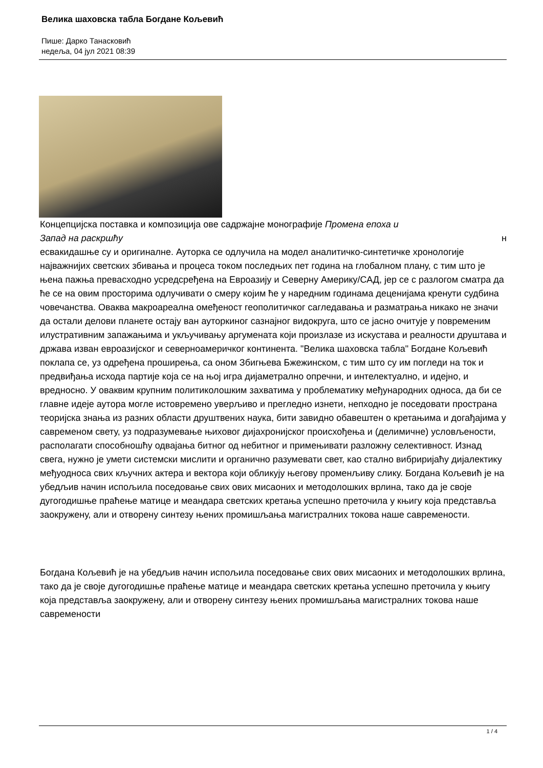Велика шаховска табла Богдане Кољевић
Пише: Дарко Танасковић
недеља, 04 јул 2021 08:39
Концепцијска поставка и композиција ове садржајне монографије Промена епоха и
Запад на раскршћу н
есвакидашње су и оригиналне. Ауторка се одлучила на модел аналитичко-синтетичке хронологије најважнијих светских збивања и процеса током последњих пет година на глобалном плану, с тим што је њена пажња превасходно усредсређена на Евроазију и Северну Америку/САД, јер се с разлогом сматра да ће се на овим просторима одлучивати о смеру којим ће у наредним годинама деценијама кренути судбина човечанства. Оваква макроареална омеђеност геополитичког сагледавања и разматрања никако не значи да остали делови планете остају ван ауторкиног сазнајног видокруга, што се јасно очитује у повременим илустративним запажањима и укључивању аргумената који произлазе из искустава и реалности друштава и држава изван евроазијског и северноамеричког континента. "Велика шаховска табла" Богдане Кољевић поклапа се, уз одређена проширења, са оном Збигњева Бжежинском, с тим што су им погледи на ток и предвиђања исхода партије која се на њој игра дијаметрално опречни, и интелектуално, и идејно, и вредносно. У оваквим крупним политиколошким захватима у проблематику међународних односа, да би се главне идеје аутора могле истовремено уверљиво и прегледно изнети, непходно је поседовати пространа теоријска знања из разних области друштвених наука, бити завидно обавештен о кретањима и догађајима у савременом свету, уз подразумевање њиховог дијахронијског происхођења и (делимичне) условљености, располагати способношћу одвајања битног од небитног и примењивати разложну селективност. Изнад свега, нужно је умети системски мислити и органично разумевати свет, као стално вибриријаћу дијалектику међуодноса свих кључних актера и вектора који обликују његову променљиву слику. Богдана Кољевић је на убедљив начин испољила поседовање свих ових мисаоних и методолошких врлина, тако да је своје дугогодишње праћење матице и меандара светских кретања успешно преточила у књигу која представља заокружену, али и отворену синтезу њених промишљања магистралних токова наше савремености.
Богдана Кољевић је на убедљив начин испољила поседовање свих ових мисаоних и методолошких врлина, тако да је своје дугогодишње праћење матице и меандара светских кретања успешно преточила у књигу која представља заокружену, али и отворену синтезу њених промишљања магистралних токова наше савремености
1 / 4